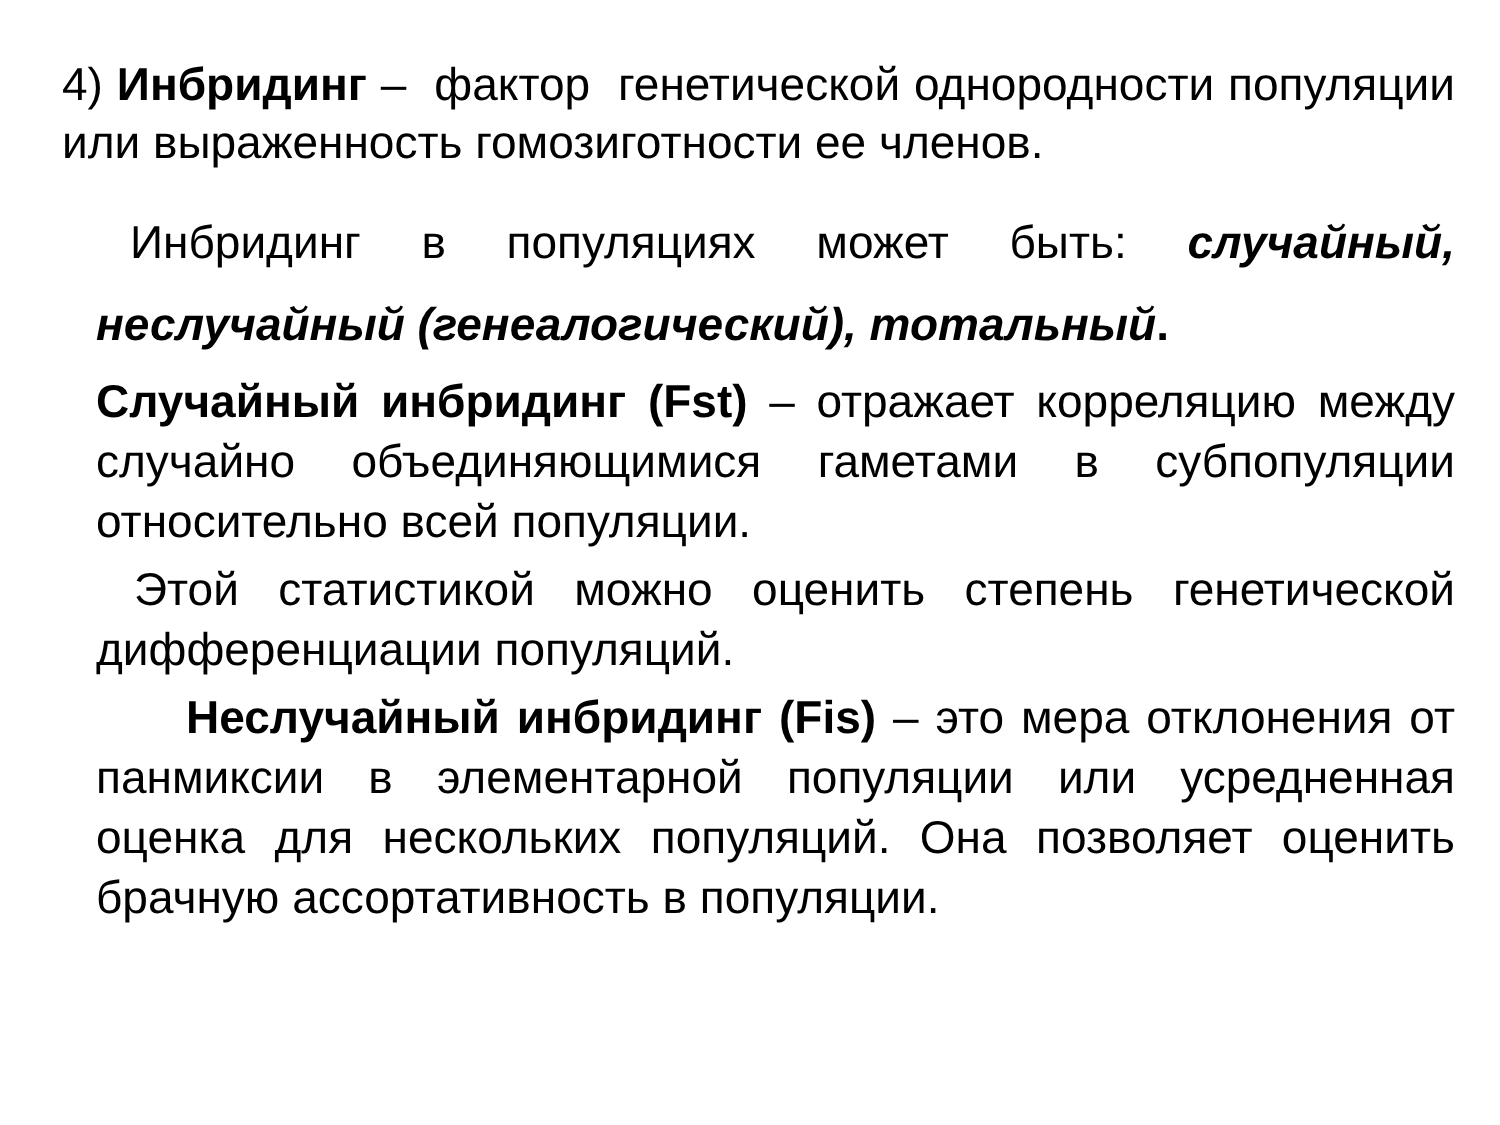4) Инбридинг – фактор генетической однородности популяции или выраженность гомозиготности ее членов.
Инбридинг в популяциях может быть: случайный, неслучайный (генеалогический), тотальный.
Случайный инбридинг (Fst) – отражает корреляцию между случайно объединяющимися гаметами в субпопуляции относительно всей популяции.
Этой статистикой можно оценить степень генетической дифференциации популяций.
Неслучайный инбридинг (Fis) – это мера отклонения от панмиксии в элементарной популяции или усредненная оценка для нескольких популяций. Она позволяет оценить брачную ассортативность в популяции.